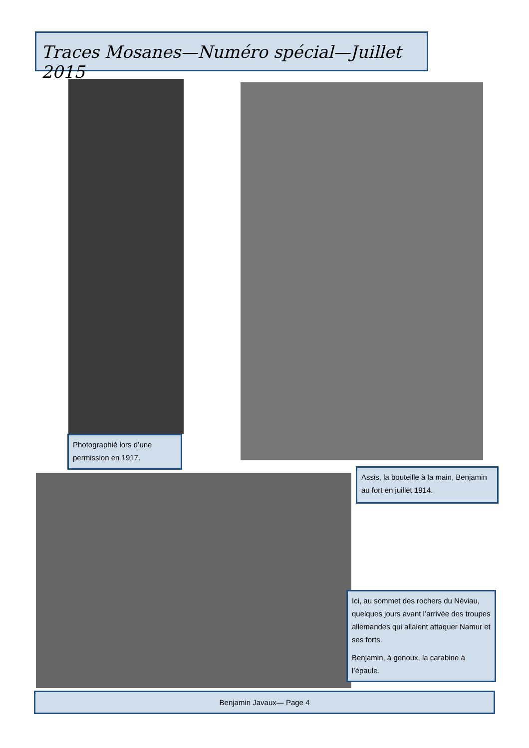Traces Mosanes—Numéro spécial—Juillet 2015
Photographié lors d’une permission en 1917.
Assis, la bouteille à la main, Benjamin au fort en juillet 1914.
Ici, au sommet des rochers du Néviau, quelques jours avant l’arrivée des troupes allemandes qui allaient attaquer Namur et ses forts.
Benjamin, à genoux, la carabine à l’épaule.
Benjamin Javaux— Page 4